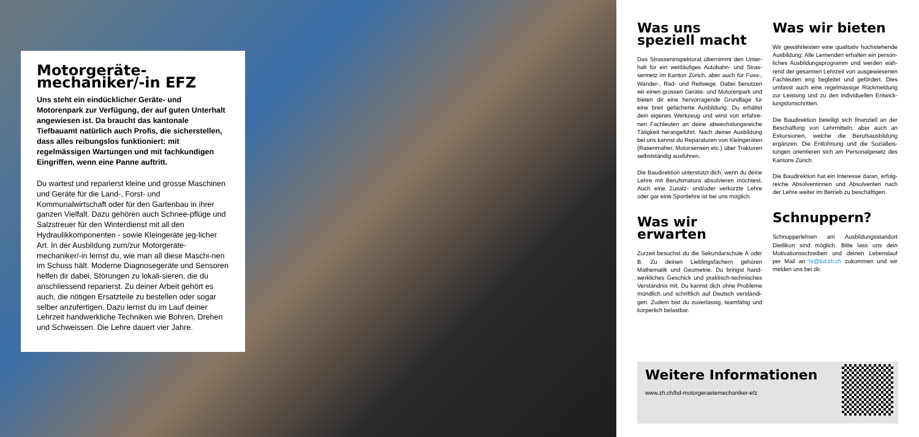Motorgeräte-
mechaniker/-in EFZ
Uns steht ein eindücklicher Geräte- und Motorenpark zur Verfügung, der auf guten Unterhalt angewiesen ist. Da braucht das kantonale Tiefbauamt natürlich auch Profis, die sicherstellen, dass alles reibungslos funktioniert: mit regelmässigen Wartungen und mit fachkundigen Eingriffen, wenn eine Panne auftritt.
Du wartest und reparierst kleine und grosse Maschinen und Geräte für die Land-, Forst- und Kommunalwirtschaft oder für den Gartenbau in ihrer ganzen Vielfalt. Dazu gehören auch Schnee-pflüge und Salzstreuer für den Winterdienst mit all den Hydraulikkomponenten - sowie Kleingeräte jeg-licher Art. In der Ausbildung zum/zur Motorgeräte-mechaniker/-in lernst du, wie man all diese Maschi-nen im Schuss hält. Moderne Diagnosegeräte und Sensoren helfen dir dabei, Störungen zu lokali-sieren, die du anschliessend reparierst. Zu deiner Arbeit gehört es auch, die nötigen Ersatzteile zu bestellen oder sogar selber anzufertigen. Dazu lernst du im Lauf deiner Lehrzeit handwerkliche Techniken wie Bohren, Drehen und Schweissen. Die Lehre dauert vier Jahre.
Was uns
speziell macht
Das Strasseninspektorat übernimmt den Unter-halt für ein weitläufiges Autobahn- und Stras-sennetz im Kanton Zürich, aber auch für Fuss-, Wander-, Rad- und Reitwege. Dabei benutzen wir einen grossen Geräte- und Motorenpark und bieten dir eine hervorragende Grundlage für eine breit gefächerte Ausbildung. Du erhältst dein eigenes Werkzeug und wirst von erfahre-nen Fachleuten an deine abwechslungsreiche Tätigkeit herangeführt. Nach deiner Ausbildung bei uns kannst du Reparaturen von Kleingeräten (Rasenmäher, Motorsensen etc.) über Traktoren selbstständig ausführen.
Die Baudirektion unterstützt dich, wenn du deine Lehre mit Berufsmatura absolvieren möchtest. Auch eine Zusatz- und/oder verkürzte Lehre oder gar eine Sportlehre ist bei uns möglich.
Was wir
erwarten
Zurzeit besuchst du die Sekundarschule A oder B. Zu deinen Lieblingsfächern gehören Mathematik und Geometrie. Du bringst hand-werkliches Geschick und praktisch-technisches Verständnis mit. Du kannst dich ohne Probleme mündlich und schriftlich auf Deutsch verständi-gen. Zudem bist du zuverlässig, teamfähig und körperlich belastbar.
Was wir bieten
Wir gewährleisten eine qualitativ hochstehende Ausbildung: Alle Lernenden erhalten ein persön-liches Ausbildungsprogramm und werden wäh-rend der gesamten Lehrzeit von ausgewiesenen Fachleuten eng begleitet und gefördert. Dies umfasst auch eine regelmässige Rückmeldung zur Leistung und zu den individuellen Entwick-lungsfortschritten.
Die Baudirektion beteiligt sich finanziell an der Beschaffung von Lehrmitteln, aber auch an Exkursionen, welche die Berufsausbildung ergänzen. Die Entlöhnung und die Sozialleis-tungen orientieren sich am Personalgesetz des Kantons Zürich.
Die Baudirektion hat ein Interesse daran, erfolg-reiche Absolventinnen und Absolventen nach der Lehre weiter im Betrieb zu beschäftigen.
Schnuppern?
Schnupperlehren am Ausbildungsstandort Dietlikon sind möglich. Bitte lass uns dein Motivationsschreiben und deinen Lebenslauf per Mail an hr@bd.zh.ch zukommen und wir melden uns bei dir.
Weitere Informationen
www.zh.ch/bd-motorgeraetemechaniker-efz